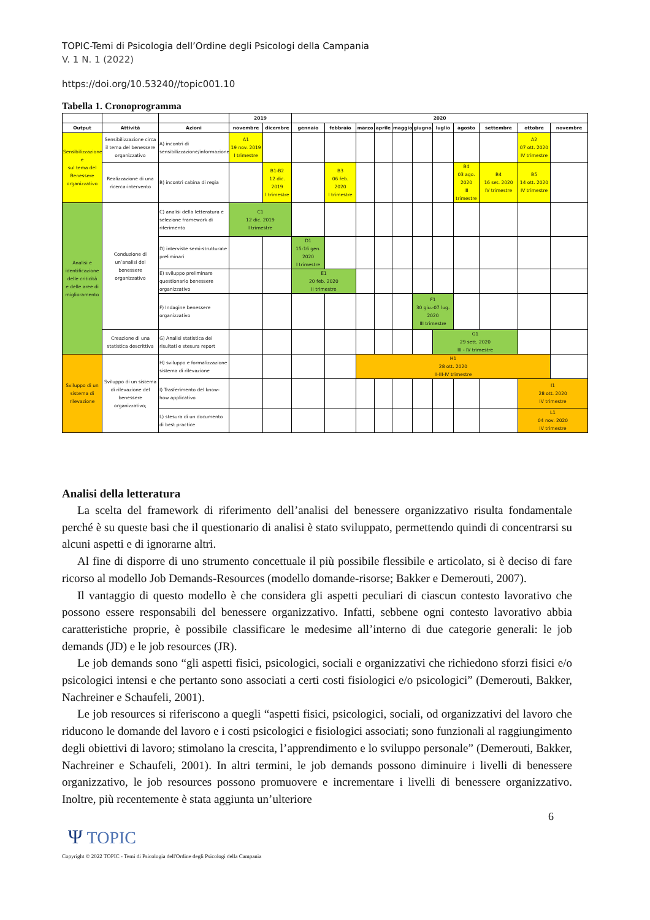TOPIC-Temi di Psicologia dell’Ordine degli Psicologi della Campania
V. 1 N. 1 (2022)
https://doi.org/10.53240//topic001.10
Tabella 1. Cronoprogramma
| | | | 2019 | | 2020 | | | | | | | | | | |
| --- | --- | --- | --- | --- | --- | --- | --- | --- | --- | --- | --- | --- | --- | --- | --- |
| Output | Attività | Azioni | novembre | dicembre | gennaio | febbraio | marzo | aprile | maggio | giugno | luglio | agosto | settembre | ottobre | novembre |
| Sensibilizzazione e sul tema del Benessere organizzativo | Sensibilizzazione circa il tema del benessere organizzativo | A) incontri di sensibilizzazione/informazione | A1 19 nov. 2019 I trimestre | | | | | | | | | | | A2 07 ott. 2020 IV trimestre | |
| | Realizzazione di una ricerca-intervento | B) incontri cabina di regia | | B1-B2 12 dic. 2019 I trimestre | | B3 06 feb. 2020 I trimestre | | | | | | B4 03 ago. 2020 III trimestre | B4 16 set. 2020 IV trimestre | B5 14 ott. 2020 IV trimestre | |
| Analisi e identificazione delle criticità e delle aree di miglioramento | Conduzione di un’analisi del benessere organizzativo | C) analisi della letteratura e selezione framework di riferimento | C1 12 dic. 2019 I trimestre | | | | | | | | | | | | |
| | | D) interviste semi-strutturate preliminari | | | D1 15-16 gen. 2020 I trimestre | | | | | | | | | | |
| | | E) sviluppo preliminare questionario benessere organizzativo | | | E1 20 feb. 2020 II trimestre | | | | | | | | | | |
| | | F) Indagine benessere organizzativo | | | | | | | | F1 30 giu.-07 lug. 2020 III trimestre | | | | | |
| | Creazione di una statistica descrittiva | G) Analisi statistica dei risultati e stesura report | | | | | | | | | G1 29 sett. 2020 III - IV trimestre | | | | |
| Sviluppo di un sistema di rilevazione | Sviluppo di un sistema di rilevazione del benessere organizzativo; | H) sviluppo e formalizzazione sistema di rilevazione | | | | | H1 28 ott. 2020 II-III-IV trimestre | | | | | | | | |
| | | I) Trasferimento del know-how applicativo | | | | | | | | | | | | I1 28 ott. 2020 IV trimestre | |
| | | L) stesura di un documento di best practice | | | | | | | | | | | | L1 04 nov. 2020 IV trimestre | |
Analisi della letteratura
La scelta del framework di riferimento dell’analisi del benessere organizzativo risulta fondamentale perché è su queste basi che il questionario di analisi è stato sviluppato, permettendo quindi di concentrarsi su alcuni aspetti e di ignorarne altri.
Al fine di disporre di uno strumento concettuale il più possibile flessibile e articolato, si è deciso di fare ricorso al modello Job Demands-Resources (modello domande-risorse; Bakker e Demerouti, 2007).
Il vantaggio di questo modello è che considera gli aspetti peculiari di ciascun contesto lavorativo che possono essere responsabili del benessere organizzativo. Infatti, sebbene ogni contesto lavorativo abbia caratteristiche proprie, è possibile classificare le medesime all’interno di due categorie generali: le job demands (JD) e le job resources (JR).
Le job demands sono “gli aspetti fisici, psicologici, sociali e organizzativi che richiedono sforzi fisici e/o psicologici intensi e che pertanto sono associati a certi costi fisiologici e/o psicologici” (Demerouti, Bakker, Nachreiner e Schaufeli, 2001).
Le job resources si riferiscono a quegli “aspetti fisici, psicologici, sociali, od organizzativi del lavoro che riducono le domande del lavoro e i costi psicologici e fisiologici associati; sono funzionali al raggiungimento degli obiettivi di lavoro; stimolano la crescita, l’apprendimento e lo sviluppo personale” (Demerouti, Bakker, Nachreiner e Schaufeli, 2001). In altri termini, le job demands possono diminuire i livelli di benessere organizzativo, le job resources possono promuovere e incrementare i livelli di benessere organizzativo. Inoltre, più recentemente è stata aggiunta un’ulteriore
6
Ψ TOPIC
Copyright © 2022 TOPIC - Temi di Psicologia dell'Ordine degli Psicologi della Campania